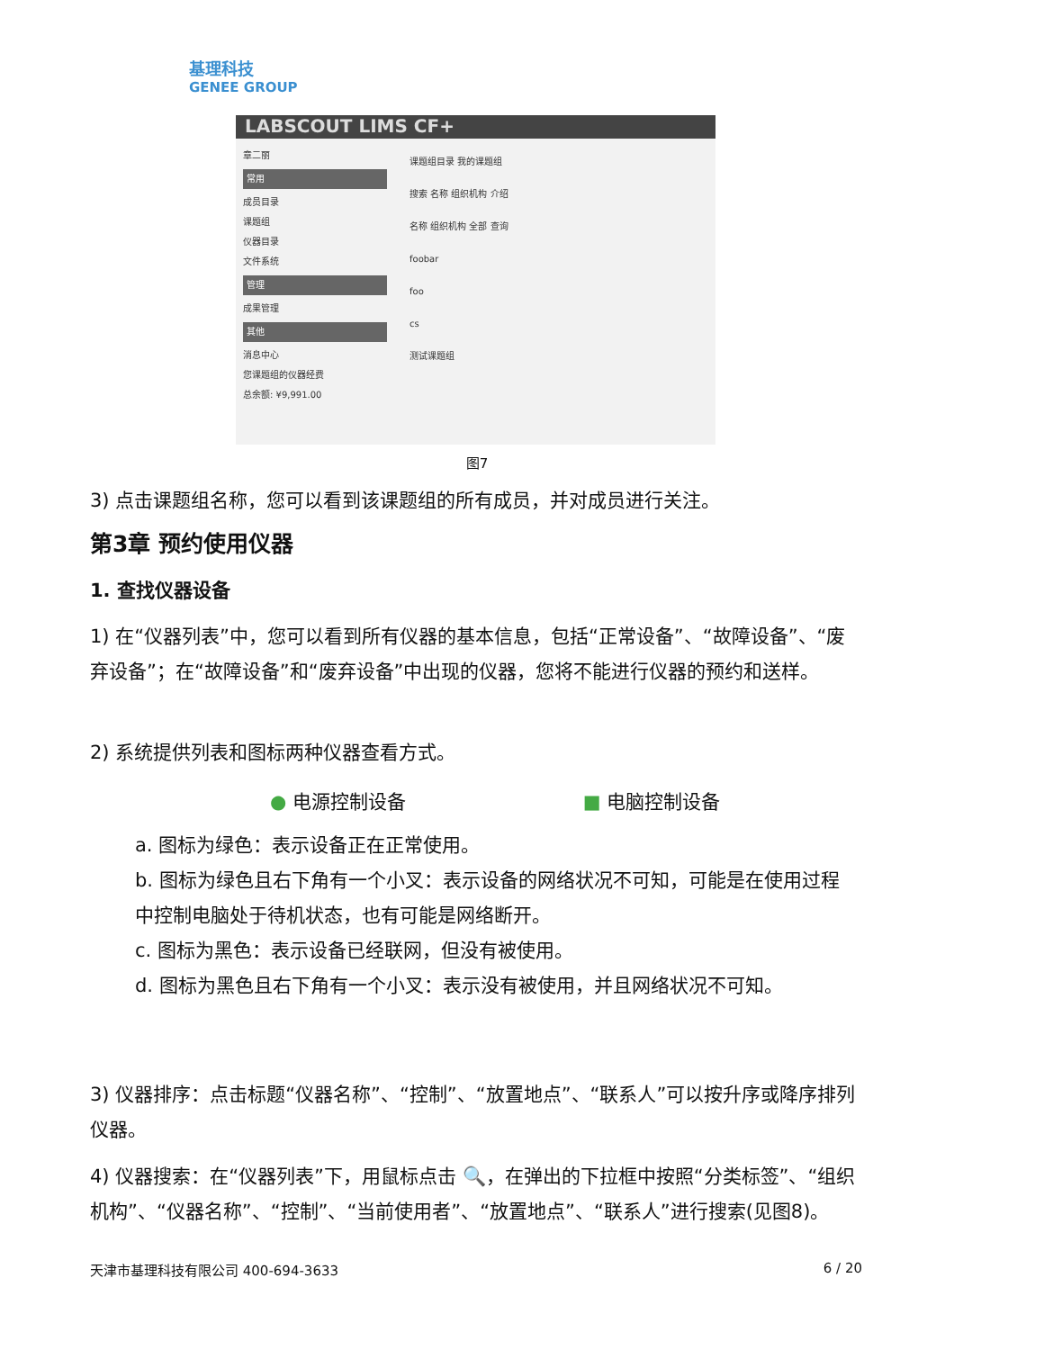基理科技
GENEE GROUP
LABSCOUT LIMS CF+
章二丽
常用
成员目录
课题组
仪器目录
文件系统
管理
成果管理
其他
消息中心
您课题组的仪器经费
总余额: ¥9,991.00
课题组目录 我的课题组
搜索 名称 组织机构 介绍
名称 组织机构 全部 查询
foobar
foo
cs
测试课题组
图7
3) 点击课题组名称，您可以看到该课题组的所有成员，并对成员进行关注。
第3章 预约使用仪器
1. 查找仪器设备
1) 在“仪器列表”中，您可以看到所有仪器的基本信息，包括“正常设备”、“故障设备”、“废弃设备”；在“故障设备”和“废弃设备”中出现的仪器，您将不能进行仪器的预约和送样。
2) 系统提供列表和图标两种仪器查看方式。
● 电源控制设备 ■ 电脑控制设备
a. 图标为绿色：表示设备正在正常使用。
b. 图标为绿色且右下角有一个小叉：表示设备的网络状况不可知，可能是在使用过程中控制电脑处于待机状态，也有可能是网络断开。
c. 图标为黑色：表示设备已经联网，但没有被使用。
d. 图标为黑色且右下角有一个小叉：表示没有被使用，并且网络状况不可知。
3) 仪器排序：点击标题“仪器名称”、“控制”、“放置地点”、“联系人”可以按升序或降序排列仪器。
4) 仪器搜索：在“仪器列表”下，用鼠标点击 🔍，在弹出的下拉框中按照“分类标签”、“组织机构”、“仪器名称”、“控制”、“当前使用者”、“放置地点”、“联系人”进行搜索(见图8)。
天津市基理科技有限公司 400-694-3633 6 / 20